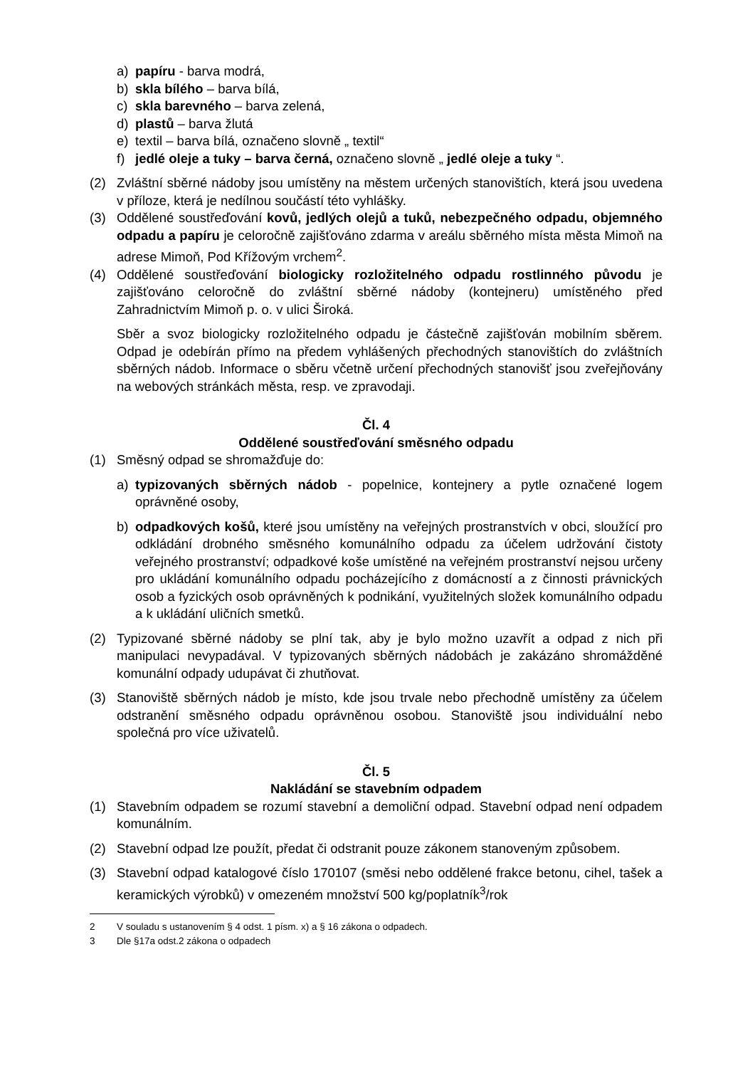a) papíru - barva modrá,
b) skla bílého – barva bílá,
c) skla barevného – barva zelená,
d) plastů – barva žlutá
e) textil – barva bílá, označeno slovně „ textil“
f) jedlé oleje a tuky – barva černá, označeno slovně „ jedlé oleje a tuky “.
(2) Zvláštní sběrné nádoby jsou umístěny na městem určených stanovištích, která jsou uvedena v příloze, která je nedílnou součástí této vyhlášky.
(3) Oddělené soustřeďování kovů, jedlých olejů a tuků, nebezpečného odpadu, objemného odpadu a papíru je celoročně zajišťováno zdarma v areálu sběrného místa města Mimoň na adrese Mimoň, Pod Křížovým vrchem<sup>2</sup>.
(4) Oddělené soustřeďování biologicky rozložitelného odpadu rostlinného původu je zajišťováno celoročně do zvláštní sběrné nádoby (kontejneru) umístěného před Zahradnictvím Mimoň p. o. v ulici Široká.
Sběr a svoz biologicky rozložitelného odpadu je částečně zajišťován mobilním sběrem. Odpad je odebírán přímo na předem vyhlášených přechodných stanovištích do zvláštních sběrných nádob. Informace o sběru včetně určení přechodných stanovišť jsou zveřejňovány na webových stránkách města, resp. ve zpravodaji.
Čl. 4
Oddělené soustřeďování směsného odpadu
(1) Směsný odpad se shromažďuje do:
a) typizovaných sběrných nádob - popelnice, kontejnery a pytle označené logem oprávněné osoby,
b) odpadkových košů, které jsou umístěny na veřejných prostranstvích v obci, sloužící pro odkládání drobného směsného komunálního odpadu za účelem udržování čistoty veřejného prostranství; odpadkové koše umístěné na veřejném prostranství nejsou určeny pro ukládání komunálního odpadu pocházejícího z domácností a z činnosti právnických osob a fyzických osob oprávněných k podnikání, využitelných složek komunálního odpadu a k ukládání uličních smetků.
(2) Typizované sběrné nádoby se plní tak, aby je bylo možno uzavřít a odpad z nich při manipulaci nevypadával. V typizovaných sběrných nádobách je zakázáno shromážděné komunální odpady udupávat či zhutňovat.
(3) Stanoviště sběrných nádob je místo, kde jsou trvale nebo přechodně umístěny za účelem odstranění směsného odpadu oprávněnou osobou. Stanoviště jsou individuální nebo společná pro více uživatelů.
Čl. 5
Nakládání se stavebním odpadem
(1) Stavebním odpadem se rozumí stavební a demoliční odpad. Stavební odpad není odpadem komunálním.
(2) Stavební odpad lze použít, předat či odstranit pouze zákonem stanoveným způsobem.
(3) Stavební odpad katalogové číslo 170107 (směsi nebo oddělené frakce betonu, cihel, tašek a keramických výrobků) v omezeném množství 500 kg/poplatník<sup>3</sup>/rok
2 V souladu s ustanovením § 4 odst. 1 písm. x) a § 16 zákona o odpadech.
3 Dle §17a odst.2 zákona o odpadech